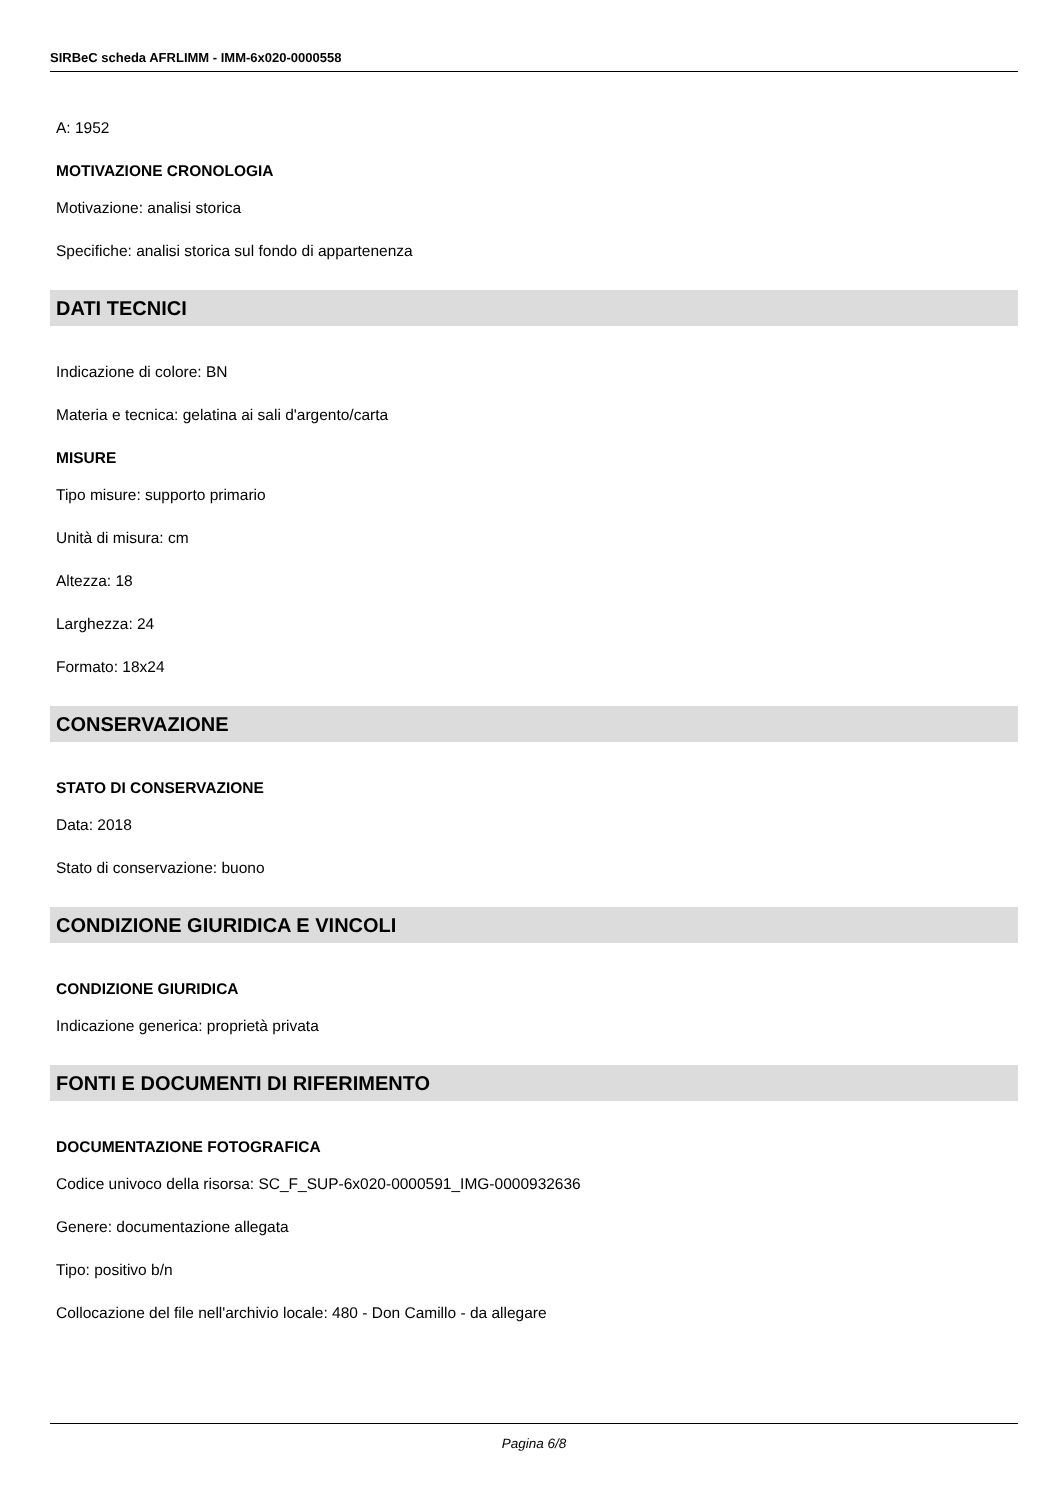SIRBeC scheda AFRLIMM - IMM-6x020-0000558
A: 1952
MOTIVAZIONE CRONOLOGIA
Motivazione: analisi storica
Specifiche: analisi storica sul fondo di appartenenza
DATI TECNICI
Indicazione di colore: BN
Materia e tecnica: gelatina ai sali d'argento/carta
MISURE
Tipo misure: supporto primario
Unità di misura: cm
Altezza: 18
Larghezza: 24
Formato: 18x24
CONSERVAZIONE
STATO DI CONSERVAZIONE
Data: 2018
Stato di conservazione: buono
CONDIZIONE GIURIDICA E VINCOLI
CONDIZIONE GIURIDICA
Indicazione generica: proprietà privata
FONTI E DOCUMENTI DI RIFERIMENTO
DOCUMENTAZIONE FOTOGRAFICA
Codice univoco della risorsa: SC_F_SUP-6x020-0000591_IMG-0000932636
Genere: documentazione allegata
Tipo: positivo b/n
Collocazione del file nell'archivio locale: 480 - Don Camillo - da allegare
Pagina 6/8